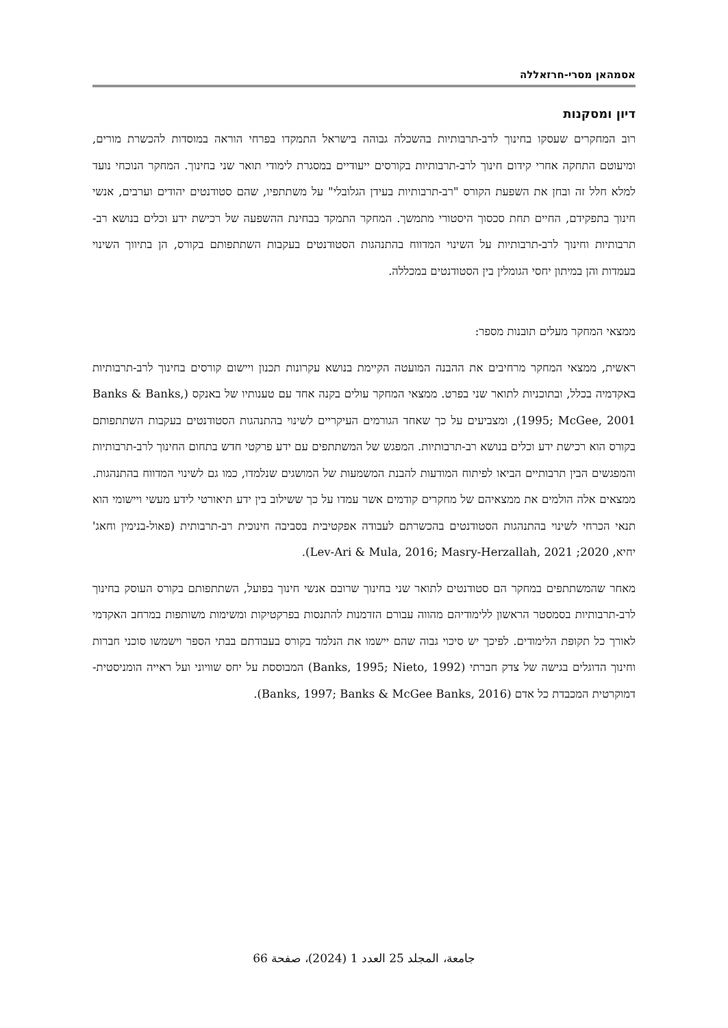אסמהאן מסרי-חרזאללה
דיון ומסקנות
רוב המחקרים שעסקו בחינוך לרב-תרבותיות בהשכלה גבוהה בישראל התמקדו בפרחי הוראה במוסדות להכשרת מורים, ומיעוטם התחקה אחרי קידום חינוך לרב-תרבותיות בקורסים ייעודיים במסגרת לימודי תואר שני בחינוך. המחקר הנוכחי נועד למלא חלל זה ובחן את השפעת הקורס "רב-תרבותיות בעידן הגלובלי" על משתתפיו, שהם סטודנטים יהודים וערבים, אנשי חינוך בתפקידם, החיים תחת סכסוך היסטורי מתמשך. המחקר התמקד בבחינת ההשפעה של רכישת ידע וכלים בנושא רב-תרבותיות וחינוך לרב-תרבותיות על השינוי המדווח בהתנהגות הסטודנטים בעקבות השתתפותם בקורס, הן בתיווך השינוי בעמדות והן במיתון יחסי הגומלין בין הסטודנטים במכללה.
ממצאי המחקר מעלים תובנות מספר:
ראשית, ממצאי המחקר מרחיבים את ההבנה המועטה הקיימת בנושא עקרונות תכנון ויישום קורסים בחינוך לרב-תרבותיות באקדמיה בכלל, ובתוכניות לתואר שני בפרט. ממצאי המחקר עולים בקנה אחד עם טענותיו של באנקס (Banks & Banks, 1995; McGee, 2001), ומצביעים על כך שאחד הגורמים העיקריים לשינוי בהתנהגות הסטודנטים בעקבות השתתפותם בקורס הוא רכישת ידע וכלים בנושא רב-תרבותיות. המפגש של המשתתפים עם ידע פרקטי חדש בתחום החינוך לרב-תרבותיות והמפגשים הבין תרבותיים הביאו לפיתוח המודעות להבנת המשמעות של המושגים שנלמדו, כמו גם לשינוי המדווח בהתנהגות. ממצאים אלה הולמים את ממצאיהם של מחקרים קודמים אשר עמדו על כך ששילוב בין ידע תיאורטי לידע מעשי ויישומי הוא תנאי הכרחי לשינוי בהתנהגות הסטודנטים בהכשרתם לעבודה אפקטיבית בסביבה חינוכית רב-תרבותית (פאול-בנימין וחאג' יחיא, 2020; Lev-Ari & Mula, 2016; Masry-Herzallah, 2021).
מאחר שהמשתתפים במחקר הם סטודנטים לתואר שני בחינוך שרובם אנשי חינוך בפועל, השתתפותם בקורס העוסק בחינוך לרב-תרבותיות בסמסטר הראשון ללימודיהם מהווה עבורם הזדמנות להתנסות בפרקטיקות ומשימות משותפות במרחב האקדמי לאורך כל תקופת הלימודים. לפיכך יש סיכוי גבוה שהם יישמו את הנלמד בקורס בעבודתם בבתי הספר וישמשו סוכני חברות וחינוך הדוגלים בגישה של צדק חברתי (Banks, 1995; Nieto, 1992) המבוססת על יחס שוויוני ועל ראייה הומניסטית-דמוקרטית המכבדת כל אדם (Banks, 1997; Banks & McGee Banks, 2016).
جامعة، المجلد 25 العدد 1 (2024)، صفحة 66